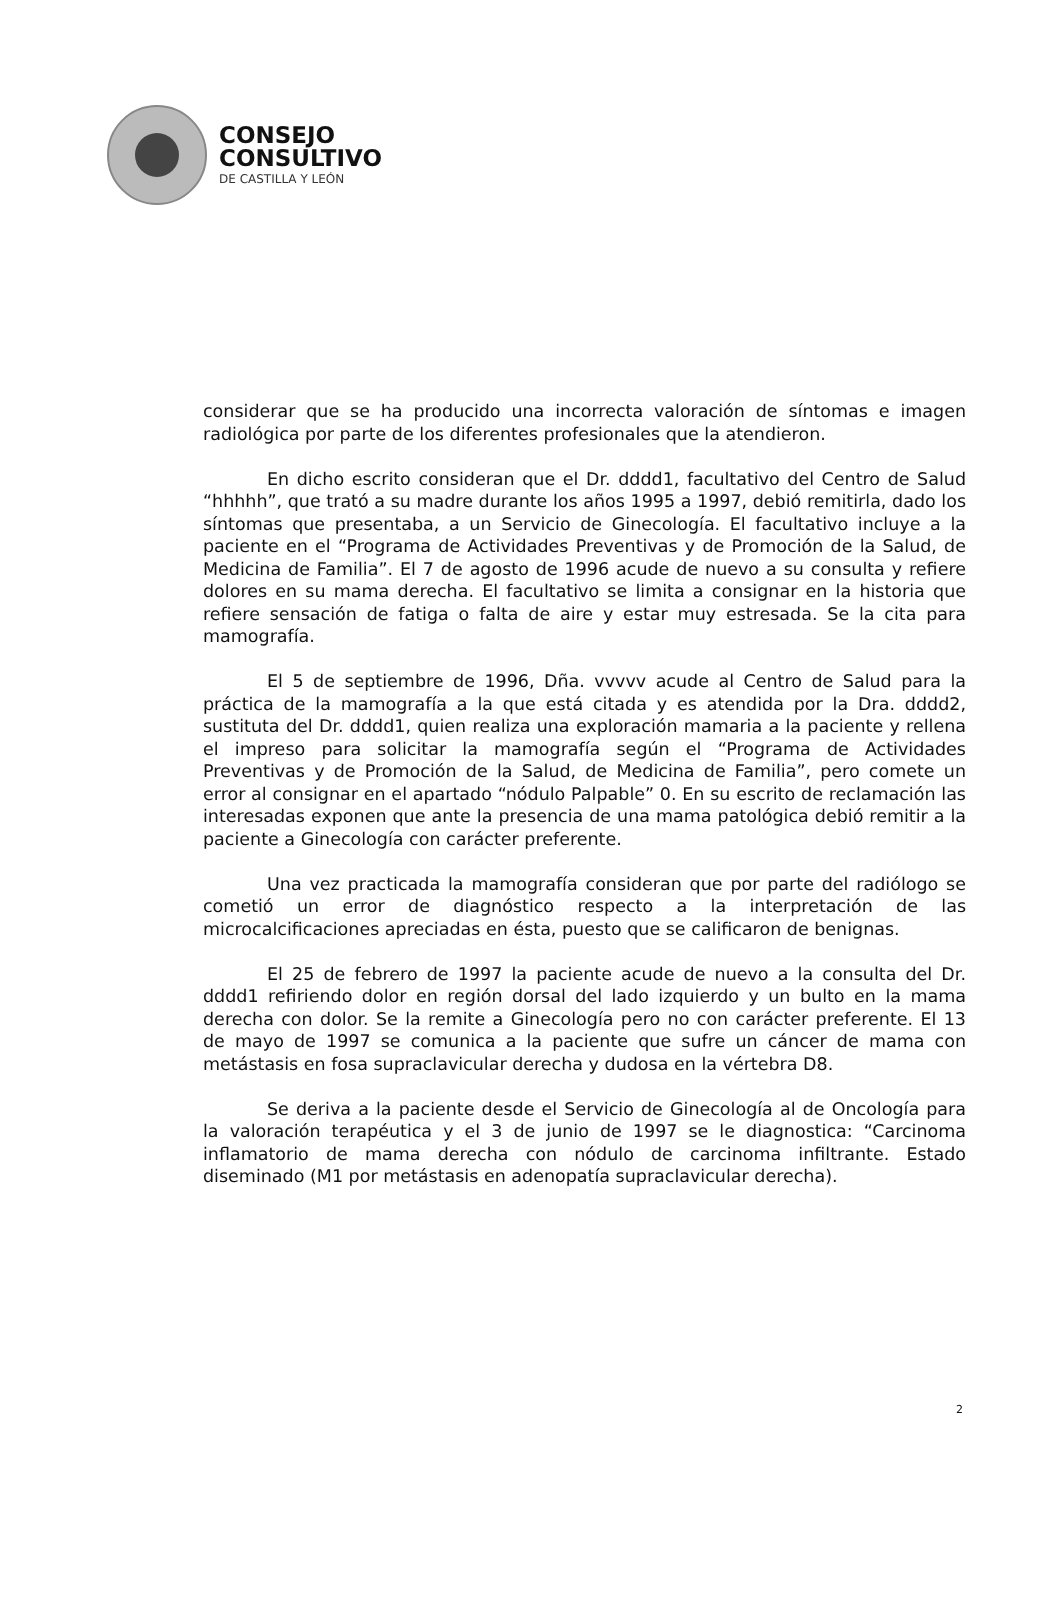CONSEJO
CONSULTIVO
DE CASTILLA Y LEÓN
considerar que se ha producido una incorrecta valoración de síntomas e imagen radiológica por parte de los diferentes profesionales que la atendieron.
En dicho escrito consideran que el Dr. dddd1, facultativo del Centro de Salud “hhhhh”, que trató a su madre durante los años 1995 a 1997, debió remitirla, dado los síntomas que presentaba, a un Servicio de Ginecología. El facultativo incluye a la paciente en el “Programa de Actividades Preventivas y de Promoción de la Salud, de Medicina de Familia”. El 7 de agosto de 1996 acude de nuevo a su consulta y refiere dolores en su mama derecha. El facultativo se limita a consignar en la historia que refiere sensación de fatiga o falta de aire y estar muy estresada. Se la cita para mamografía.
El 5 de septiembre de 1996, Dña. vvvvv acude al Centro de Salud para la práctica de la mamografía a la que está citada y es atendida por la Dra. dddd2, sustituta del Dr. dddd1, quien realiza una exploración mamaria a la paciente y rellena el impreso para solicitar la mamografía según el “Programa de Actividades Preventivas y de Promoción de la Salud, de Medicina de Familia”, pero comete un error al consignar en el apartado “nódulo Palpable” 0. En su escrito de reclamación las interesadas exponen que ante la presencia de una mama patológica debió remitir a la paciente a Ginecología con carácter preferente.
Una vez practicada la mamografía consideran que por parte del radiólogo se cometió un error de diagnóstico respecto a la interpretación de las microcalcificaciones apreciadas en ésta, puesto que se calificaron de benignas.
El 25 de febrero de 1997 la paciente acude de nuevo a la consulta del Dr. dddd1 refiriendo dolor en región dorsal del lado izquierdo y un bulto en la mama derecha con dolor. Se la remite a Ginecología pero no con carácter preferente. El 13 de mayo de 1997 se comunica a la paciente que sufre un cáncer de mama con metástasis en fosa supraclavicular derecha y dudosa en la vértebra D8.
Se deriva a la paciente desde el Servicio de Ginecología al de Oncología para la valoración terapéutica y el 3 de junio de 1997 se le diagnostica: “Carcinoma inflamatorio de mama derecha con nódulo de carcinoma infiltrante. Estado diseminado (M1 por metástasis en adenopatía supraclavicular derecha).
2